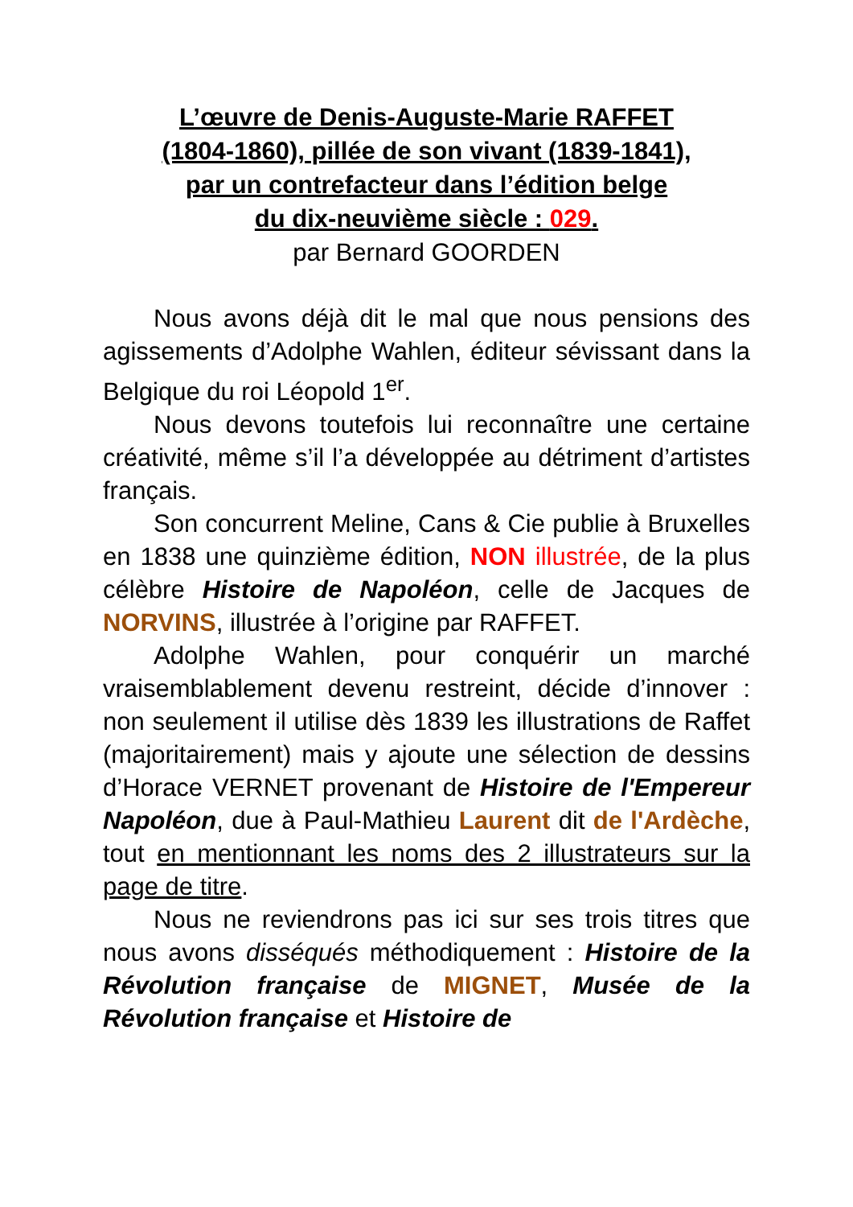L’œuvre de Denis-Auguste-Marie RAFFET
(1804-1860), pillée de son vivant (1839-1841),
par un contrefacteur dans l’édition belge
du dix-neuvième siècle : 029.
par Bernard GOORDEN
Nous avons déjà dit le mal que nous pensions des agissements d’Adolphe Wahlen, éditeur sévissant dans la Belgique du roi Léopold 1<sup>er</sup>.
Nous devons toutefois lui reconnaître une certaine créativité, même s’il l’a développée au détriment d’artistes français.
Son concurrent Meline, Cans & Cie publie à Bruxelles en 1838 une quinzième édition, NON illustrée, de la plus célèbre Histoire de Napoléon, celle de Jacques de NORVINS, illustrée à l’origine par RAFFET.
Adolphe Wahlen, pour conquérir un marché vraisemblablement devenu restreint, décide d’innover : non seulement il utilise dès 1839 les illustrations de Raffet (majoritairement) mais y ajoute une sélection de dessins d’Horace VERNET provenant de Histoire de l'Empereur Napoléon, due à Paul-Mathieu Laurent dit de l'Ardèche, tout en mentionnant les noms des 2 illustrateurs sur la page de titre.
Nous ne reviendrons pas ici sur ses trois titres que nous avons disséqués méthodiquement : Histoire de la Révolution française de MIGNET, Musée de la Révolution française et Histoire de